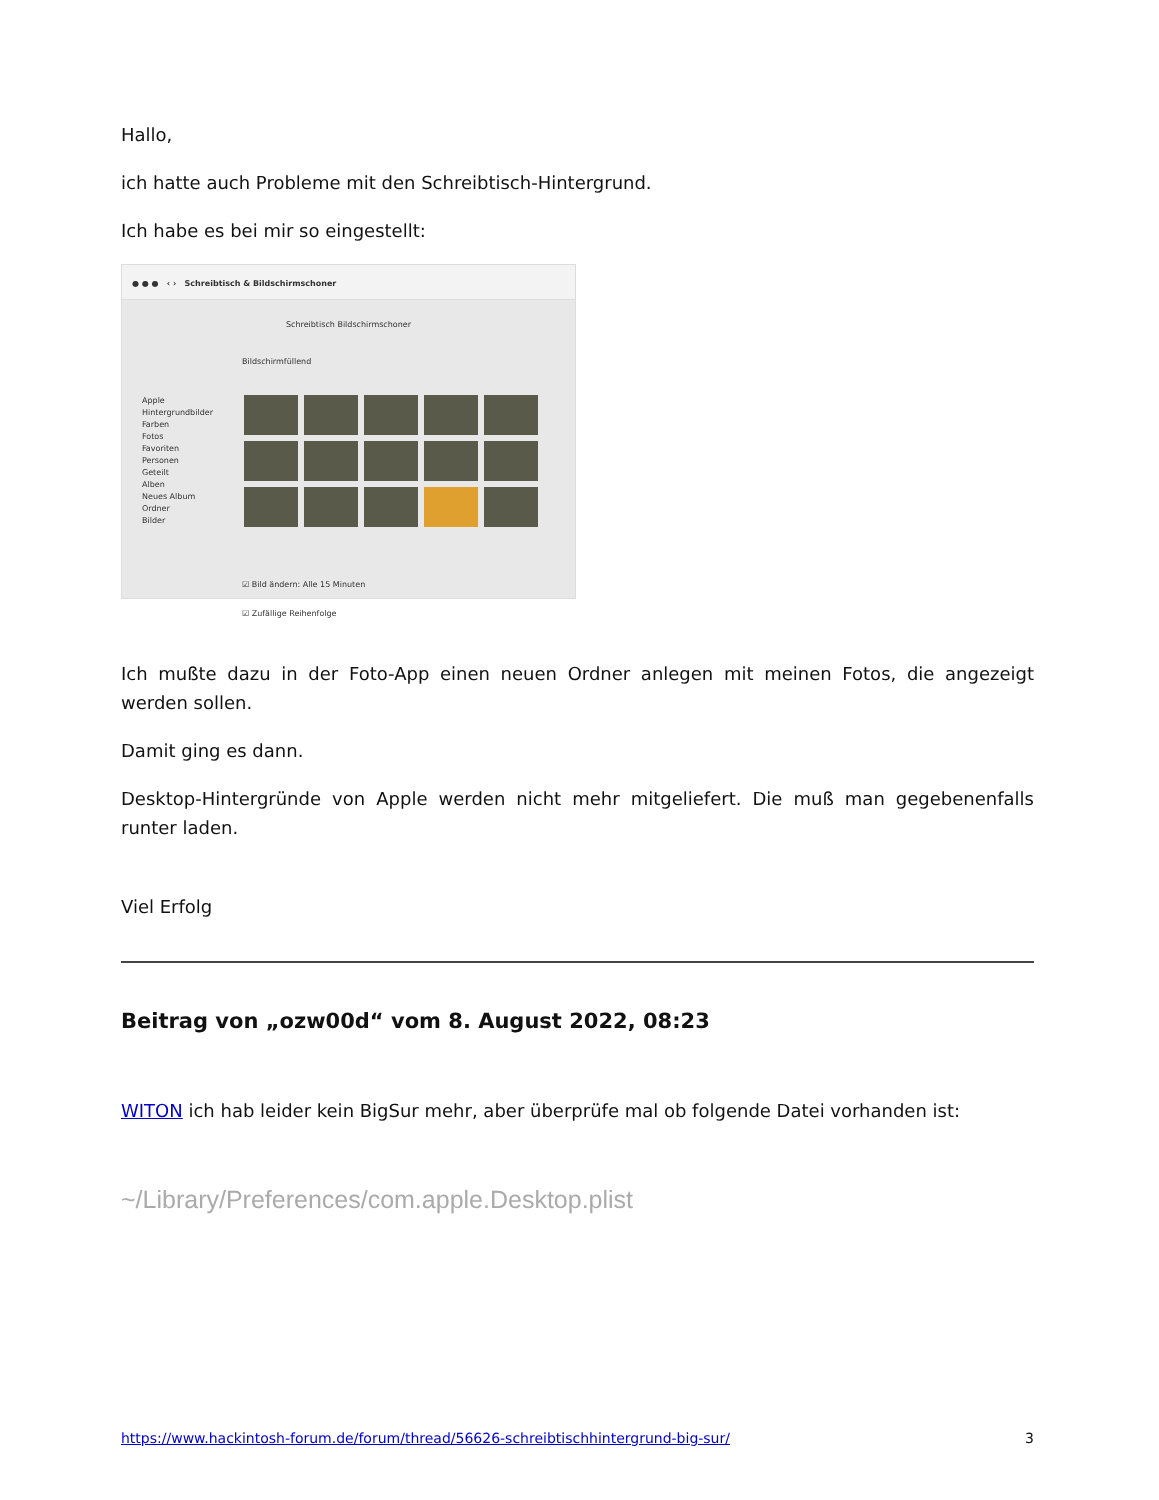Hallo,
ich hatte auch Probleme mit den Schreibtisch-Hintergrund.
Ich habe es bei mir so eingestellt:
● ● ● ‹ › Schreibtisch & Bildschirmschoner
Schreibtisch Bildschirmschoner
Bildschirmfüllend
Apple
Hintergrundbilder
Farben
Fotos
Favoriten
Personen
Geteilt
Alben
Neues Album
Ordner
Bilder
☑ Bild ändern: Alle 15 Minuten
☑ Zufällige Reihenfolge
Ich mußte dazu in der Foto-App einen neuen Ordner anlegen mit meinen Fotos, die angezeigt werden sollen.
Damit ging es dann.
Desktop-Hintergründe von Apple werden nicht mehr mitgeliefert. Die muß man gegebenenfalls runter laden.
Viel Erfolg
Beitrag von „ozw00d“ vom 8. August 2022, 08:23
WITON ich hab leider kein BigSur mehr, aber überprüfe mal ob folgende Datei vorhanden ist:
~/Library/Preferences/com.apple.Desktop.plist
https://www.hackintosh-forum.de/forum/thread/56626-schreibtischhintergrund-big-sur/ 3